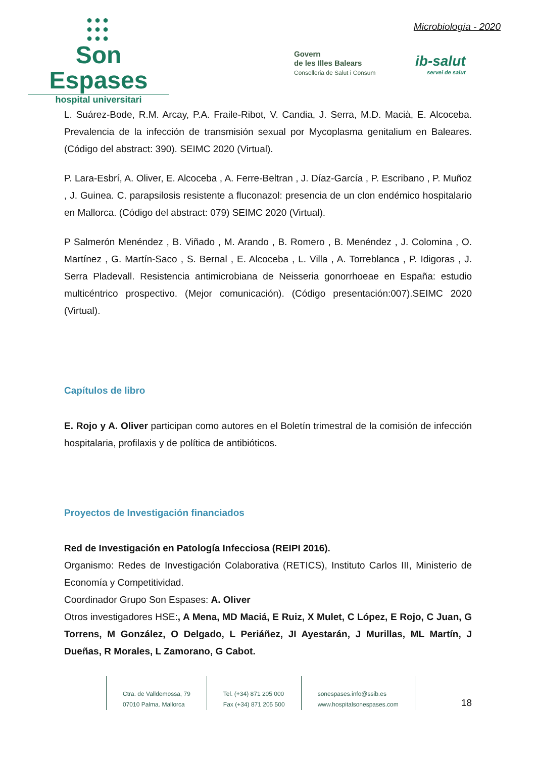●●●
●●●
●●●
Son Espases
hospital universitari
Microbiología - 2020
Govern
de les Illes Balears
Conselleria de Salut i Consum
ib-salut
servei de salut
L. Suárez-Bode, R.M. Arcay, P.A. Fraile-Ribot, V. Candia, J. Serra, M.D. Macià, E. Alcoceba. Prevalencia de la infección de transmisión sexual por Mycoplasma genitalium en Baleares. (Código del abstract: 390). SEIMC 2020 (Virtual).
P. Lara-Esbrí, A. Oliver, E. Alcoceba , A. Ferre-Beltran , J. Díaz-García , P. Escribano , P. Muñoz , J. Guinea. C. parapsilosis resistente a fluconazol: presencia de un clon endémico hospitalario en Mallorca. (Código del abstract: 079) SEIMC 2020 (Virtual).
P Salmerón Menéndez , B. Viñado , M. Arando , B. Romero , B. Menéndez , J. Colomina , O. Martínez , G. Martín-Saco , S. Bernal , E. Alcoceba , L. Villa , A. Torreblanca , P. Idigoras , J. Serra Pladevall. Resistencia antimicrobiana de Neisseria gonorrhoeae en España: estudio multicéntrico prospectivo. (Mejor comunicación). (Código presentación:007).SEIMC 2020 (Virtual).
Capítulos de libro
E. Rojo y A. Oliver participan como autores en el Boletín trimestral de la comisión de infección hospitalaria, profilaxis y de política de antibióticos.
Proyectos de Investigación financiados
Red de Investigación en Patología Infecciosa (REIPI 2016).
Organismo: Redes de Investigación Colaborativa (RETICS), Instituto Carlos III, Ministerio de Economía y Competitividad.
Coordinador Grupo Son Espases: A. Oliver
Otros investigadores HSE:, A Mena, MD Maciá, E Ruiz, X Mulet, C López, E Rojo, C Juan, G Torrens, M González, O Delgado, L Periáñez, JI Ayestarán, J Murillas, ML Martín, J Dueñas, R Morales, L Zamorano, G Cabot.
Ctra. de Valldemossa, 79
07010 Palma. Mallorca
Tel. (+34) 871 205 000
Fax (+34) 871 205 500
sonespases.info@ssib.es
www.hospitalsonespases.com
18